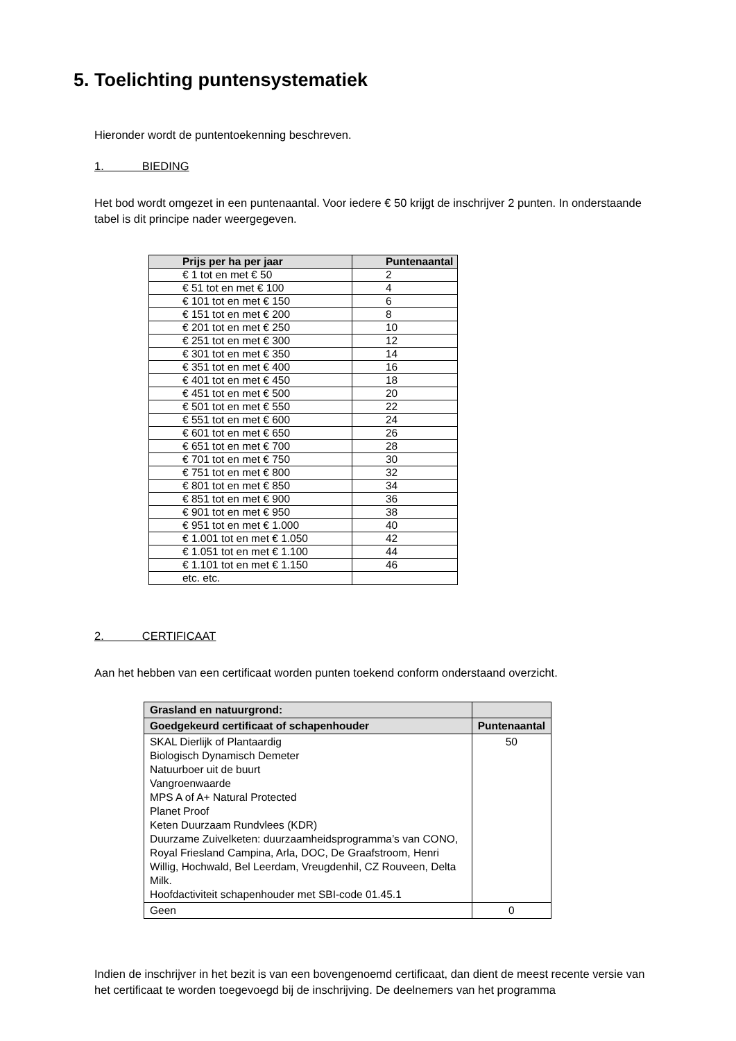5. Toelichting puntensystematiek
Hieronder wordt de puntentoekenning beschreven.
1. BIEDING
Het bod wordt omgezet in een puntenaantal. Voor iedere € 50 krijgt de inschrijver 2 punten. In onderstaande tabel is dit principe nader weergegeven.
| Prijs per ha per jaar | Puntenaantal |
| --- | --- |
| € 1 tot en met € 50 | 2 |
| € 51 tot en met € 100 | 4 |
| € 101 tot en met € 150 | 6 |
| € 151 tot en met € 200 | 8 |
| € 201 tot en met € 250 | 10 |
| € 251 tot en met € 300 | 12 |
| € 301 tot en met € 350 | 14 |
| € 351 tot en met € 400 | 16 |
| € 401 tot en met € 450 | 18 |
| € 451 tot en met € 500 | 20 |
| € 501 tot en met € 550 | 22 |
| € 551 tot en met € 600 | 24 |
| € 601 tot en met € 650 | 26 |
| € 651 tot en met € 700 | 28 |
| € 701 tot en met € 750 | 30 |
| € 751 tot en met € 800 | 32 |
| € 801 tot en met € 850 | 34 |
| € 851 tot en met € 900 | 36 |
| € 901 tot en met € 950 | 38 |
| € 951 tot en met € 1.000 | 40 |
| € 1.001 tot en met € 1.050 | 42 |
| € 1.051 tot en met € 1.100 | 44 |
| € 1.101 tot en met € 1.150 | 46 |
| etc. etc. | |
2. CERTIFICAAT
Aan het hebben van een certificaat worden punten toekend conform onderstaand overzicht.
| Grasland en natuurgrond: | |
| --- | --- |
| Goedgekeurd certificaat of schapenhouder | Puntenaantal |
| SKAL Dierlijk of Plantaardig Biologisch Dynamisch Demeter Natuurboer uit de buurt Vangroenwaarde MPS A of A+ Natural Protected Planet Proof Keten Duurzaam Rundvlees (KDR) Duurzame Zuivelketen: duurzaamheidsprogramma’s van CONO, Royal Friesland Campina, Arla, DOC, De Graafstroom, Henri Willig, Hochwald, Bel Leerdam, Vreugdenhil, CZ Rouveen, Delta Milk. Hoofdactiviteit schapenhouder met SBI-code 01.45.1 | 50 |
| Geen | 0 |
Indien de inschrijver in het bezit is van een bovengenoemd certificaat, dan dient de meest recente versie van het certificaat te worden toegevoegd bij de inschrijving. De deelnemers van het programma